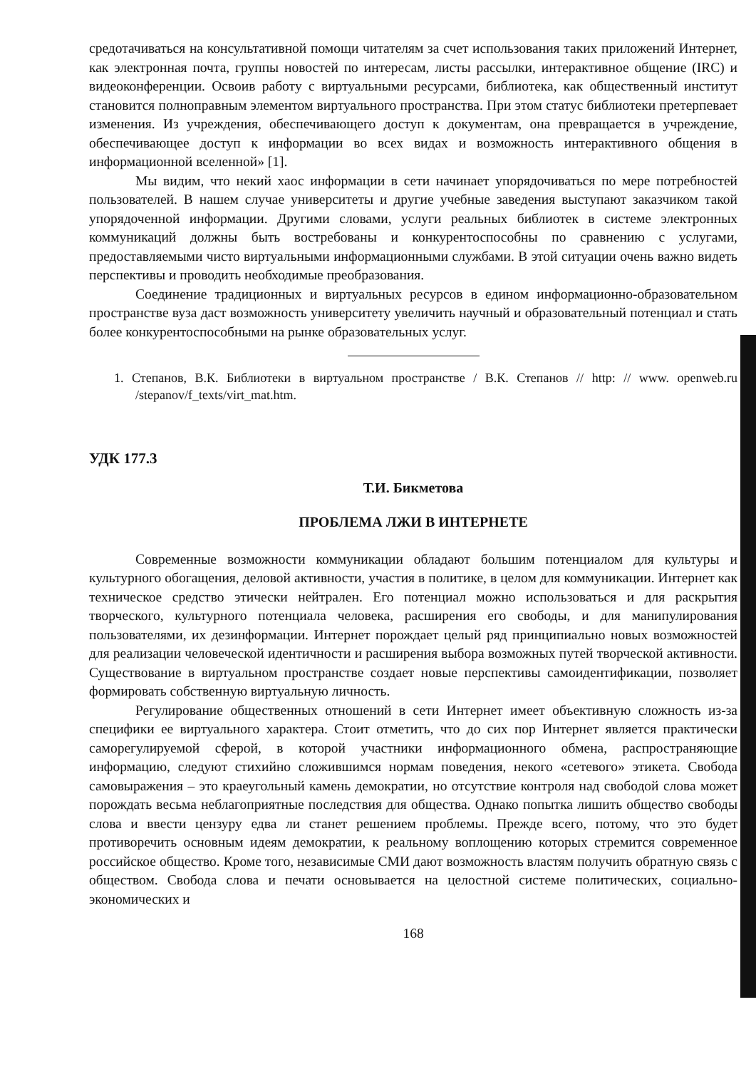средотачиваться на консультативной помощи читателям за счет использования таких приложений Интернет, как электронная почта, группы новостей по интересам, листы рассылки, интерактивное общение (IRC) и видеоконференции. Освоив работу с виртуальными ресурсами, библиотека, как общественный институт становится полноправным элементом виртуального пространства. При этом статус библиотеки претерпевает изменения. Из учреждения, обеспечивающего доступ к документам, она превращается в учреждение, обеспечивающее доступ к информации во всех видах и возможность интерактивного общения в информационной вселенной» [1].
Мы видим, что некий хаос информации в сети начинает упорядочиваться по мере потребностей пользователей. В нашем случае университеты и другие учебные заведения выступают заказчиком такой упорядоченной информации. Другими словами, услуги реальных библиотек в системе электронных коммуникаций должны быть востребованы и конкурентоспособны по сравнению с услугами, предоставляемыми чисто виртуальными информационными службами. В этой ситуации очень важно видеть перспективы и проводить необходимые преобразования.
Соединение традиционных и виртуальных ресурсов в едином информационно-образовательном пространстве вуза даст возможность университету увеличить научный и образовательный потенциал и стать более конкурентоспособными на рынке образовательных услуг.
1. Степанов, В.К. Библиотеки в виртуальном пространстве / В.К. Степанов // http: // www. openweb.ru /stepanov/f_texts/virt_mat.htm.
УДК 177.3
Т.И. Бикметова
ПРОБЛЕМА ЛЖИ В ИНТЕРНЕТЕ
Современные возможности коммуникации обладают большим потенциалом для культуры и культурного обогащения, деловой активности, участия в политике, в целом для коммуникации. Интернет как техническое средство этически нейтрален. Его потенциал можно использоваться и для раскрытия творческого, культурного потенциала человека, расширения его свободы, и для манипулирования пользователями, их дезинформации. Интернет порождает целый ряд принципиально новых возможностей для реализации человеческой идентичности и расширения выбора возможных путей творческой активности. Существование в виртуальном пространстве создает новые перспективы самоидентификации, позволяет формировать собственную виртуальную личность.
Регулирование общественных отношений в сети Интернет имеет объективную сложность из-за специфики ее виртуального характера. Стоит отметить, что до сих пор Интернет является практически саморегулируемой сферой, в которой участники информационного обмена, распространяющие информацию, следуют стихийно сложившимся нормам поведения, некого «сетевого» этикета. Свобода самовыражения – это краеугольный камень демократии, но отсутствие контроля над свободой слова может порождать весьма неблагоприятные последствия для общества. Однако попытка лишить общество свободы слова и ввести цензуру едва ли станет решением проблемы. Прежде всего, потому, что это будет противоречить основным идеям демократии, к реальному воплощению которых стремится современное российское общество. Кроме того, независимые СМИ дают возможность властям получить обратную связь с обществом. Свобода слова и печати основывается на целостной системе политических, социально-экономических и
168